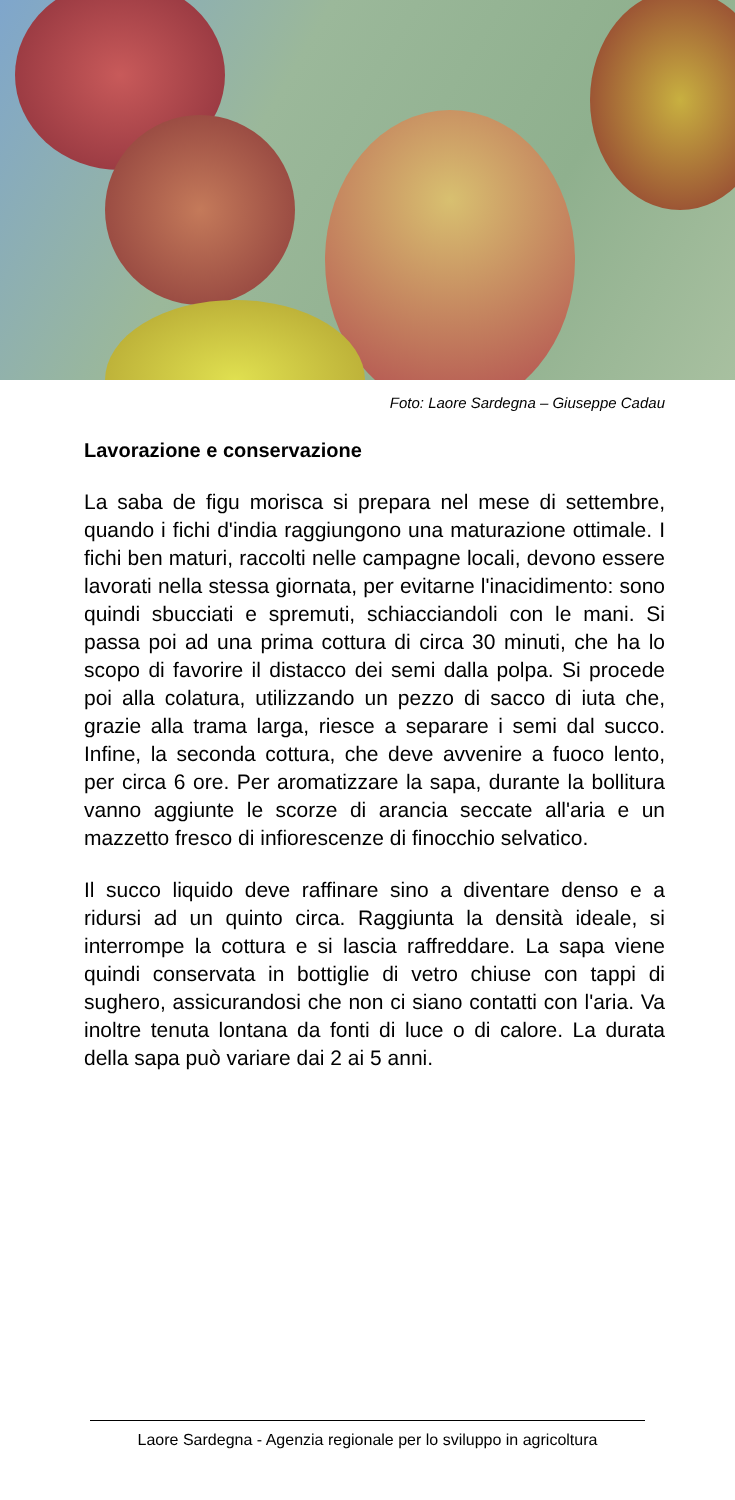Foto: Laore Sardegna – Giuseppe Cadau
Lavorazione e conservazione
La saba de figu morisca si prepara nel mese di settembre, quando i fichi d'india raggiungono una maturazione ottimale. I fichi ben maturi, raccolti nelle campagne locali, devono essere lavorati nella stessa giornata, per evitarne l'inacidimento: sono quindi sbucciati e spremuti, schiacciandoli con le mani. Si passa poi ad una prima cottura di circa 30 minuti, che ha lo scopo di favorire il distacco dei semi dalla polpa. Si procede poi alla colatura, utilizzando un pezzo di sacco di iuta che, grazie alla trama larga, riesce a separare i semi dal succo. Infine, la seconda cottura, che deve avvenire a fuoco lento, per circa 6 ore. Per aromatizzare la sapa, durante la bollitura vanno aggiunte le scorze di arancia seccate all'aria e un mazzetto fresco di infiorescenze di finocchio selvatico.
Il succo liquido deve raffinare sino a diventare denso e a ridursi ad un quinto circa. Raggiunta la densità ideale, si interrompe la cottura e si lascia raffreddare. La sapa viene quindi conservata in bottiglie di vetro chiuse con tappi di sughero, assicurandosi che non ci siano contatti con l'aria. Va inoltre tenuta lontana da fonti di luce o di calore. La durata della sapa può variare dai 2 ai 5 anni.
Laore Sardegna - Agenzia regionale per lo sviluppo in agricoltura